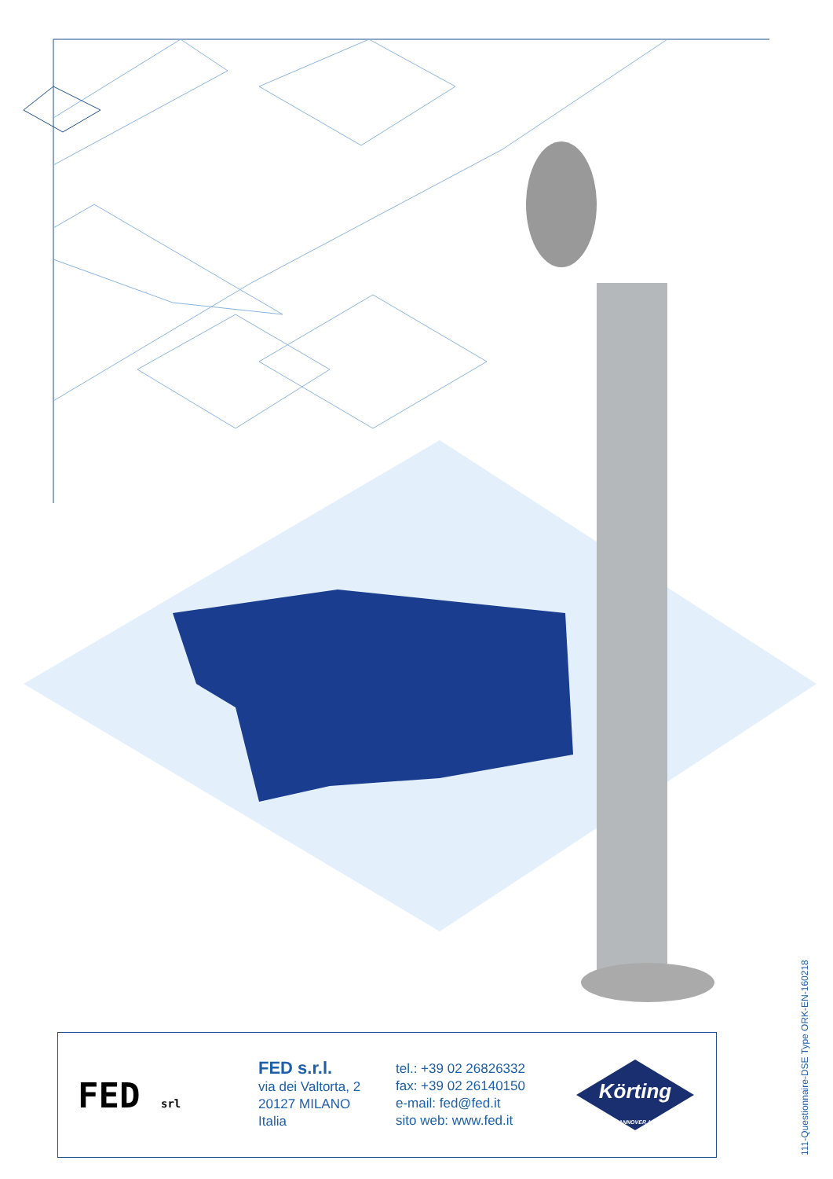FED srl
FED s.r.l.
via dei Valtorta, 2
20127 MILANO
Italia
tel.: +39 02 26826332
fax: +39 02 26140150
e-mail: fed@fed.it
sito web: www.fed.it
Körting
HANNOVER AG
111-Questionnaire-DSE Type ORK-EN-160218